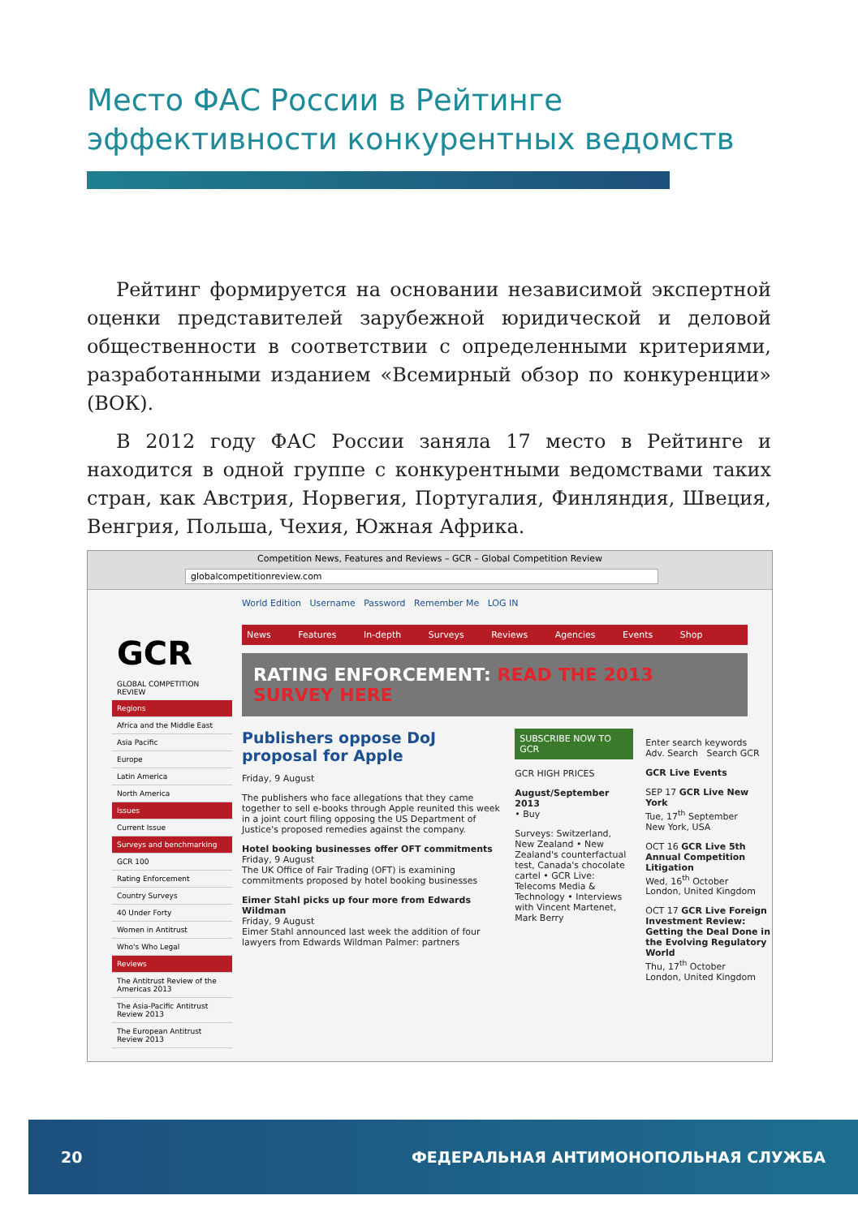Место ФАС России в Рейтинге эффективности конкурентных ведомств
Рейтинг формируется на основании независимой экспертной оценки представителей зарубежной юридической и деловой общественности в соответствии с определенными критериями, разработанными изданием «Всемирный обзор по конкуренции» (ВОК).
В 2012 году ФАС России заняла 17 место в Рейтинге и находится в одной группе с конкурентными ведомствами таких стран, как Австрия, Норвегия, Португалия, Финляндия, Швеция, Венгрия, Польша, Чехия, Южная Африка.
Competition News, Features and Reviews – GCR – Global Competition Review
globalcompetitionreview.com
GCR
GLOBAL COMPETITION REVIEW
Regions
Africa and the Middle East
Asia Pacific
Europe
Latin America
North America
Issues
Current Issue
Surveys and benchmarking
GCR 100
Rating Enforcement
Country Surveys
40 Under Forty
Women in Antitrust
Who's Who Legal
Reviews
The Antitrust Review of the Americas 2013
The Asia-Pacific Antitrust Review 2013
The European Antitrust Review 2013
World Edition Username Password Remember Me LOG IN
News Features In-depth Surveys Reviews Agencies Events Shop
RATING ENFORCEMENT: READ THE 2013 SURVEY HERE
Publishers oppose DoJ proposal for Apple
Friday, 9 August
The publishers who face allegations that they came together to sell e-books through Apple reunited this week in a joint court filing opposing the US Department of Justice's proposed remedies against the company.
Hotel booking businesses offer OFT commitments
Friday, 9 August
The UK Office of Fair Trading (OFT) is examining commitments proposed by hotel booking businesses
Eimer Stahl picks up four more from Edwards Wildman
Friday, 9 August
Eimer Stahl announced last week the addition of four lawyers from Edwards Wildman Palmer: partners
SUBSCRIBE NOW TO GCR
GCR HIGH PRICES
August/September 2013
• Buy
Surveys: Switzerland, New Zealand • New Zealand's counterfactual test, Canada's chocolate cartel • GCR Live: Telecoms Media & Technology • Interviews with Vincent Martenet, Mark Berry
Enter search keywords
Adv. Search Search GCR
GCR Live Events
SEP 17 GCR Live New York
Tue, 17<sup>th</sup> September
New York, USA
OCT 16 GCR Live 5th Annual Competition Litigation
Wed, 16<sup>th</sup> October
London, United Kingdom
OCT 17 GCR Live Foreign Investment Review: Getting the Deal Done in the Evolving Regulatory World
Thu, 17<sup>th</sup> October
London, United Kingdom
20 ФЕДЕРАЛЬНАЯ АНТИМОНОПОЛЬНАЯ СЛУЖБА